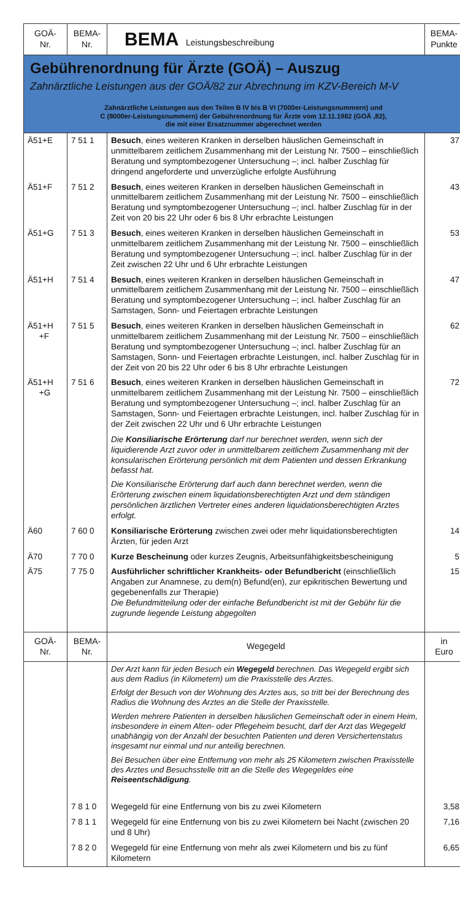| GOÄ- Nr. | BEMA- Nr. | BEMA Leistungsbeschreibung | BEMA- Punkte |
| --- | --- | --- | --- |
| Gebührenordnung für Ärzte (GOÄ) – Auszug Zahnärztliche Leistungen aus der GOÄ/82 zur Abrechnung im KZV-Bereich M-V Zahnärztliche Leistungen aus den Teilen B IV bis B VI (7000er-Leistungsnummern) und C (8000er-Leistungsnummern) der Gebührenordnung für Ärzte vom 12.11.1982 (GOÄ ,82), die mit einer Ersatznummer abgerechnet werden | | | |
| Ä51+E | 7 51 1 | Besuch , eines weiteren Kranken in derselben häuslichen Gemeinschaft in unmittelbarem zeitlichem Zusammenhang mit der Leistung Nr. 7500 – einschließlich Beratung und symptombezogener Untersuchung –; incl. halber Zuschlag für dringend angeforderte und unverzügliche erfolgte Ausführung | 37 |
| Ä51+F | 7 51 2 | Besuch , eines weiteren Kranken in derselben häuslichen Gemeinschaft in unmittelbarem zeitlichem Zusammenhang mit der Leistung Nr. 7500 – einschließlich Beratung und symptombezogener Untersuchung –; incl. halber Zuschlag für in der Zeit von 20 bis 22 Uhr oder 6 bis 8 Uhr erbrachte Leistungen | 43 |
| Ä51+G | 7 51 3 | Besuch , eines weiteren Kranken in derselben häuslichen Gemeinschaft in unmittelbarem zeitlichem Zusammenhang mit der Leistung Nr. 7500 – einschließlich Beratung und symptombezogener Untersuchung –; incl. halber Zuschlag für in der Zeit zwischen 22 Uhr und 6 Uhr erbrachte Leistungen | 53 |
| Ä51+H | 7 51 4 | Besuch , eines weiteren Kranken in derselben häuslichen Gemeinschaft in unmittelbarem zeitlichem Zusammenhang mit der Leistung Nr. 7500 – einschließlich Beratung und symptombezogener Untersuchung –; incl. halber Zuschlag für an Samstagen, Sonn- und Feiertagen erbrachte Leistungen | 47 |
| Ä51+H +F | 7 51 5 | Besuch , eines weiteren Kranken in derselben häuslichen Gemeinschaft in unmittelbarem zeitlichem Zusammenhang mit der Leistung Nr. 7500 – einschließlich Beratung und symptombezogener Untersuchung –; incl. halber Zuschlag für an Samstagen, Sonn- und Feiertagen erbrachte Leistungen, incl. halber Zuschlag für in der Zeit von 20 bis 22 Uhr oder 6 bis 8 Uhr erbrachte Leistungen | 62 |
| Ä51+H +G | 7 51 6 | Besuch , eines weiteren Kranken in derselben häuslichen Gemeinschaft in unmittelbarem zeitlichem Zusammenhang mit der Leistung Nr. 7500 – einschließlich Beratung und symptombezogener Untersuchung –; incl. halber Zuschlag für an Samstagen, Sonn- und Feiertagen erbrachte Leistungen, incl. halber Zuschlag für in der Zeit zwischen 22 Uhr und 6 Uhr erbrachte Leistungen | 72 |
| | | Die Konsiliarische Erörterung darf nur berechnet werden, wenn sich der liquidierende Arzt zuvor oder in unmittelbarem zeitlichem Zusammenhang mit der konsularischen Erörterung persönlich mit dem Patienten und dessen Erkrankung befasst hat. Die Konsiliarische Erörterung darf auch dann berechnet werden, wenn die Erörterung zwischen einem liquidationsberechtigten Arzt und dem ständigen persönlichen ärztlichen Vertreter eines anderen liquidationsberechtigten Arztes erfolgt. | |
| Ä60 | 7 60 0 | Konsiliarische Erörterung zwischen zwei oder mehr liquidationsberechtigten Ärzten, für jeden Arzt | 14 |
| Ä70 | 7 70 0 | Kurze Bescheinung oder kurzes Zeugnis, Arbeitsunfähigkeitsbescheinigung | 5 |
| Ä75 | 7 75 0 | Ausführlicher schriftlicher Krankheits- oder Befundbericht (einschließlich Angaben zur Anamnese, zu dem(n) Befund(en), zur epikritischen Bewertung und gegebenenfalls zur Therapie) Die Befundmitteilung oder der einfache Befundbericht ist mit der Gebühr für die zugrunde liegende Leistung abgegolten | 15 |
| GOÄ- Nr. | BEMA- Nr. | Wegegeld | in Euro |
| | | Der Arzt kann für jeden Besuch ein Wegegeld berechnen. Das Wegegeld ergibt sich aus dem Radius (in Kilometern) um die Praxisstelle des Arztes. Erfolgt der Besuch von der Wohnung des Arztes aus, so tritt bei der Berechnung des Radius die Wohnung des Arztes an die Stelle der Praxisstelle. Werden mehrere Patienten in derselben häuslichen Gemeinschaft oder in einem Heim, insbesondere in einem Alten- oder Pflegeheim besucht, darf der Arzt das Wegegeld unabhängig von der Anzahl der besuchten Patienten und deren Versichertenstatus insgesamt nur einmal und nur anteilig berechnen. Bei Besuchen über eine Entfernung von mehr als 25 Kilometern zwischen Praxisstelle des Arztes und Besuchsstelle tritt an die Stelle des Wegegeldes eine Reiseentschädigung . | |
| | 7 8 1 0 | Wegegeld für eine Entfernung von bis zu zwei Kilometern | 3,58 |
| | 7 8 1 1 | Wegegeld für eine Entfernung von bis zu zwei Kilometern bei Nacht (zwischen 20 und 8 Uhr) | 7,16 |
| | 7 8 2 0 | Wegegeld für eine Entfernung von mehr als zwei Kilometern und bis zu fünf Kilometern | 6,65 |